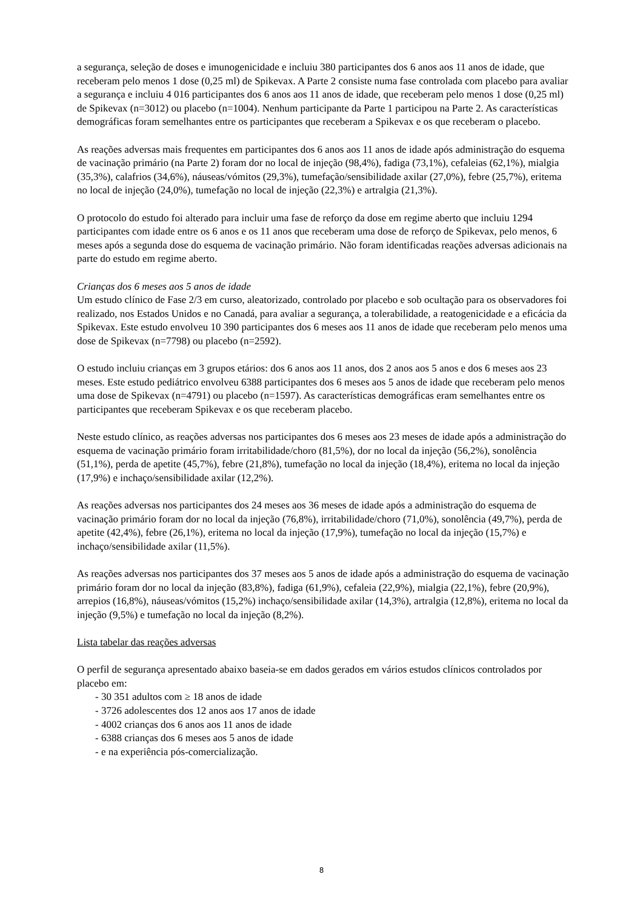a segurança, seleção de doses e imunogenicidade e incluiu 380 participantes dos 6 anos aos 11 anos de idade, que receberam pelo menos 1 dose (0,25 ml) de Spikevax. A Parte 2 consiste numa fase controlada com placebo para avaliar a segurança e incluiu 4 016 participantes dos 6 anos aos 11 anos de idade, que receberam pelo menos 1 dose (0,25 ml) de Spikevax (n=3012) ou placebo (n=1004). Nenhum participante da Parte 1 participou na Parte 2. As características demográficas foram semelhantes entre os participantes que receberam a Spikevax e os que receberam o placebo.
As reações adversas mais frequentes em participantes dos 6 anos aos 11 anos de idade após administração do esquema de vacinação primário (na Parte 2) foram dor no local de injeção (98,4%), fadiga (73,1%), cefaleias (62,1%), mialgia (35,3%), calafrios (34,6%), náuseas/vómitos (29,3%), tumefação/sensibilidade axilar (27,0%), febre (25,7%), eritema no local de injeção (24,0%), tumefação no local de injeção (22,3%) e artralgia (21,3%).
O protocolo do estudo foi alterado para incluir uma fase de reforço da dose em regime aberto que incluiu 1294 participantes com idade entre os 6 anos e os 11 anos que receberam uma dose de reforço de Spikevax, pelo menos, 6 meses após a segunda dose do esquema de vacinação primário. Não foram identificadas reações adversas adicionais na parte do estudo em regime aberto.
Crianças dos 6 meses aos 5 anos de idade
Um estudo clínico de Fase 2/3 em curso, aleatorizado, controlado por placebo e sob ocultação para os observadores foi realizado, nos Estados Unidos e no Canadá, para avaliar a segurança, a tolerabilidade, a reatogenicidade e a eficácia da Spikevax. Este estudo envolveu 10 390 participantes dos 6 meses aos 11 anos de idade que receberam pelo menos uma dose de Spikevax (n=7798) ou placebo (n=2592).
O estudo incluiu crianças em 3 grupos etários: dos 6 anos aos 11 anos, dos 2 anos aos 5 anos e dos 6 meses aos 23 meses. Este estudo pediátrico envolveu 6388 participantes dos 6 meses aos 5 anos de idade que receberam pelo menos uma dose de Spikevax (n=4791) ou placebo (n=1597). As características demográficas eram semelhantes entre os participantes que receberam Spikevax e os que receberam placebo.
Neste estudo clínico, as reações adversas nos participantes dos 6 meses aos 23 meses de idade após a administração do esquema de vacinação primário foram irritabilidade/choro (81,5%), dor no local da injeção (56,2%), sonolência (51,1%), perda de apetite (45,7%), febre (21,8%), tumefação no local da injeção (18,4%), eritema no local da injeção (17,9%) e inchaço/sensibilidade axilar (12,2%).
As reações adversas nos participantes dos 24 meses aos 36 meses de idade após a administração do esquema de vacinação primário foram dor no local da injeção (76,8%), irritabilidade/choro (71,0%), sonolência (49,7%), perda de apetite (42,4%), febre (26,1%), eritema no local da injeção (17,9%), tumefação no local da injeção (15,7%) e inchaço/sensibilidade axilar (11,5%).
As reações adversas nos participantes dos 37 meses aos 5 anos de idade após a administração do esquema de vacinação primário foram dor no local da injeção (83,8%), fadiga (61,9%), cefaleia (22,9%), mialgia (22,1%), febre (20,9%), arrepios (16,8%), náuseas/vómitos (15,2%) inchaço/sensibilidade axilar (14,3%), artralgia (12,8%), eritema no local da injeção (9,5%) e tumefação no local da injeção (8,2%).
Lista tabelar das reações adversas
O perfil de segurança apresentado abaixo baseia-se em dados gerados em vários estudos clínicos controlados por placebo em:
- 30 351 adultos com ≥ 18 anos de idade
- 3726 adolescentes dos 12 anos aos 17 anos de idade
- 4002 crianças dos 6 anos aos 11 anos de idade
- 6388 crianças dos 6 meses aos 5 anos de idade
- e na experiência pós-comercialização.
8